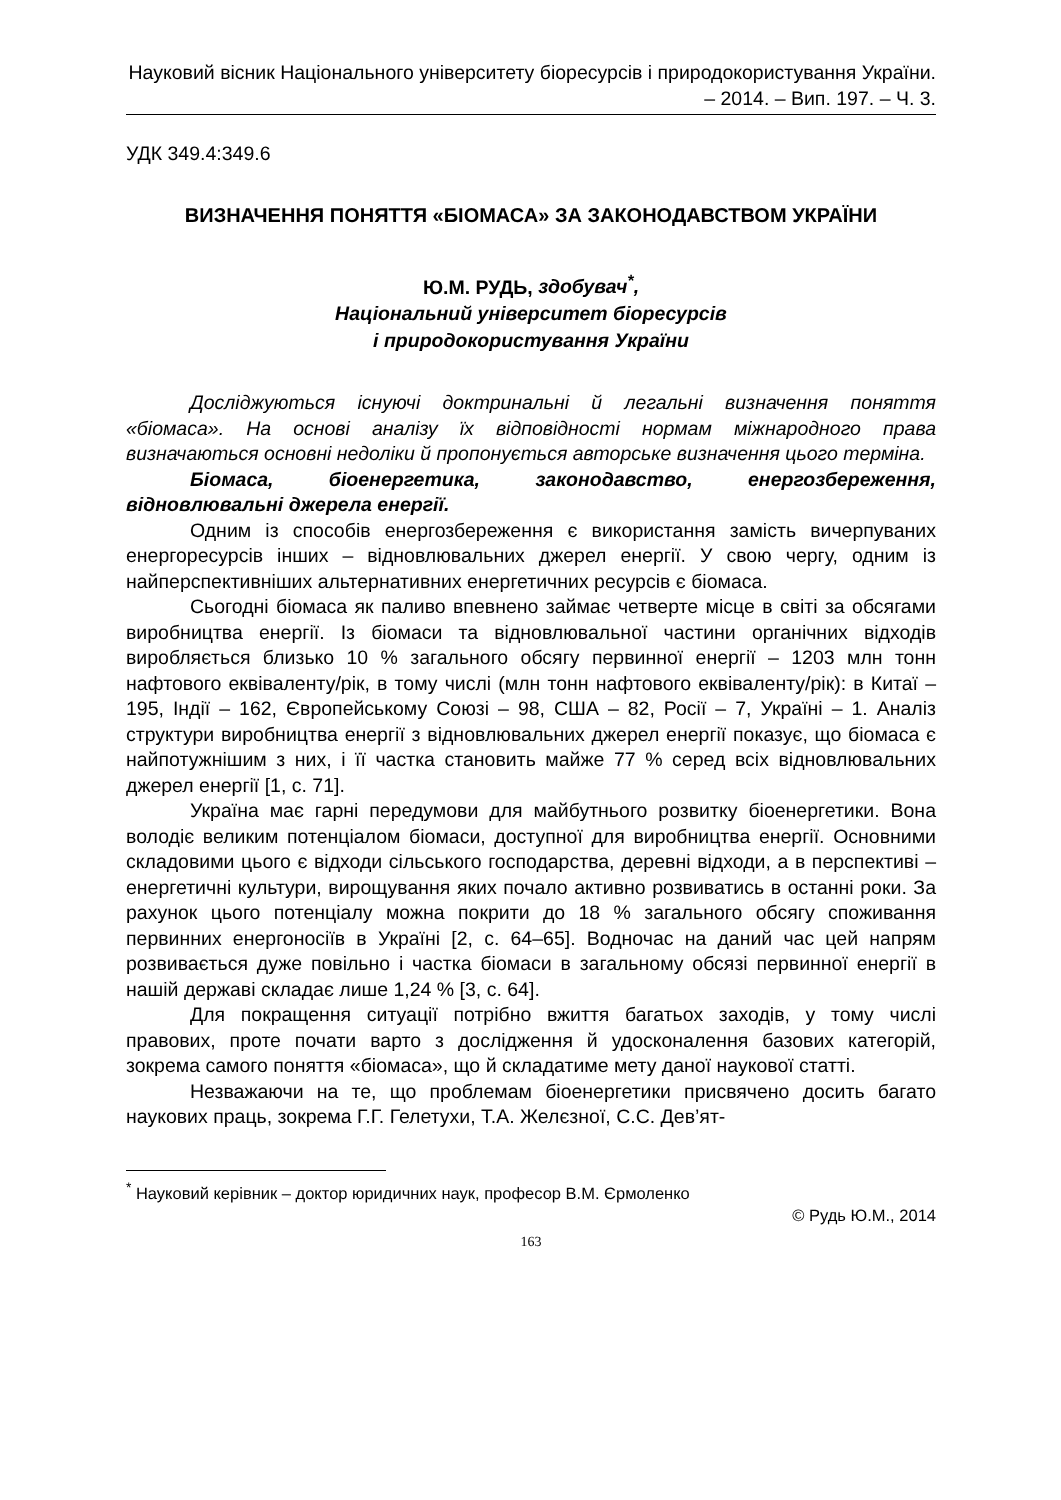Науковий вісник Національного університету біоресурсів і природокористування України. – 2014. – Вип. 197. – Ч. 3.
УДК 349.4:349.6
ВИЗНАЧЕННЯ ПОНЯТТЯ «БІОМАСА» ЗА ЗАКОНОДАВСТВОМ УКРАЇНИ
Ю.М. РУДЬ, здобувач<sup>*</sup>,
Національний університет біоресурсів
і природокористування України
Досліджуються існуючі доктринальні й легальні визначення поняття «біомаса». На основі аналізу їх відповідності нормам міжнародного права визначаються основні недоліки й пропонується авторське визначення цього терміна.
Біомаса, біоенергетика, законодавство, енергозбереження, відновлювальні джерела енергії.
Одним із способів енергозбереження є використання замість вичерпуваних енергоресурсів інших – відновлювальних джерел енергії. У свою чергу, одним із найперспективніших альтернативних енергетичних ресурсів є біомаса.
Сьогодні біомаса як паливо впевнено займає четверте місце в світі за обсягами виробництва енергії. Із біомаси та відновлювальної частини органічних відходів виробляється близько 10 % загального обсягу первинної енергії – 1203 млн тонн нафтового еквіваленту/рік, в тому числі (млн тонн нафтового еквіваленту/рік): в Китаї – 195, Індії – 162, Європейському Союзі – 98, США – 82, Росії – 7, Україні – 1. Аналіз структури виробництва енергії з відновлювальних джерел енергії показує, що біомаса є найпотужнішим з них, і її частка становить майже 77 % серед всіх відновлювальних джерел енергії [1, с. 71].
Україна має гарні передумови для майбутнього розвитку біоенер­гетики. Вона володіє великим потенціалом біомаси, доступної для виробництва енергії. Основними складовими цього є відходи сільського господарства, деревні відходи, а в перспективі – енергетичні культури, вирощування яких почало активно розвиватись в останні роки. За рахунок цього потенціалу можна покрити до 18 % загального обсягу споживання первинних енергоносіїв в Україні [2, с. 64–65]. Водночас на даний час цей напрям розвивається дуже повільно і частка біомаси в загальному обсязі первинної енергії в нашій державі складає лише 1,24 % [3, с. 64].
Для покращення ситуації потрібно вжиття багатьох заходів, у тому числі правових, проте почати варто з дослідження й удосконалення базових категорій, зокрема самого поняття «біомаса», що й складатиме мету даної наукової статті.
Незважаючи на те, що проблемам біоенергетики присвячено досить багато наукових праць, зокрема Г.Г. Гелетухи, Т.А. Желєзної, С.С. Дев’ят-
<sup>*</sup> Науковий керівник – доктор юридичних наук, професор В.М. Єрмоленко
© Рудь Ю.М., 2014
163